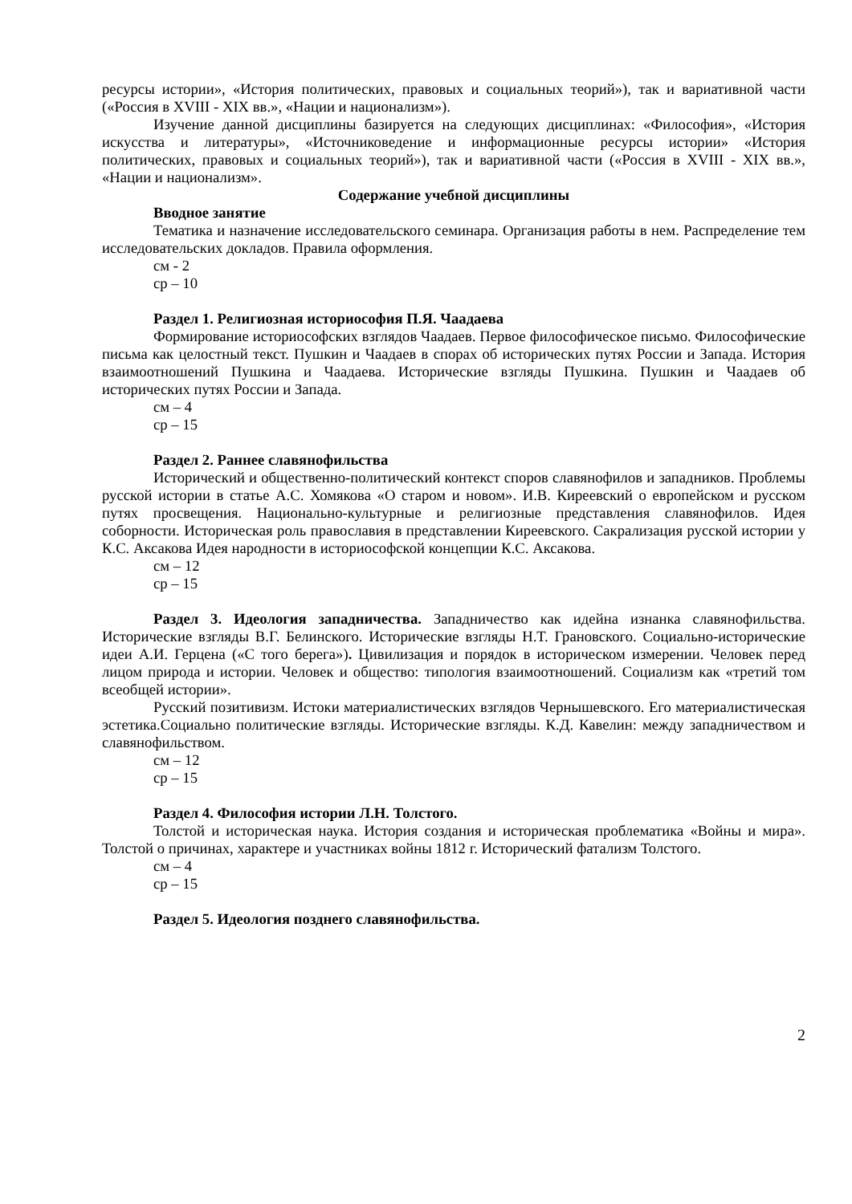ресурсы истории», «История политических, правовых и социальных теорий»), так и вариативной части («Россия в XVIII - XIX вв.», «Нации и национализм»).
Изучение данной дисциплины базируется на следующих дисциплинах: «Философия», «История искусства и литературы», «Источниковедение и информационные ресурсы истории» «История политических, правовых и социальных теорий»), так и вариативной части («Россия в XVIII - XIX вв.», «Нации и национализм».
Содержание учебной дисциплины
Вводное занятие
Тематика и назначение исследовательского семинара. Организация работы в нем. Распределение тем исследовательских докладов. Правила оформления.
см - 2
ср – 10
Раздел 1. Религиозная историософия П.Я. Чаадаева
Формирование историософских взглядов Чаадаев. Первое философическое письмо. Философические письма как целостный текст. Пушкин и Чаадаев в спорах об исторических путях России и Запада. История взаимоотношений Пушкина и Чаадаева. Исторические взгляды Пушкина. Пушкин и Чаадаев об исторических путях России и Запада.
см – 4
ср – 15
Раздел 2. Раннее славянофильства
Исторический и общественно-политический контекст споров славянофилов и западников. Проблемы русской истории в статье А.С. Хомякова «О старом и новом». И.В. Киреевский о европейском и русском путях просвещения. Национально-культурные и религиозные представления славянофилов. Идея соборности. Историческая роль православия в представлении Киреевского. Сакрализация русской истории у К.С. Аксакова Идея народности в историософской концепции К.С. Аксакова.
см – 12
ср – 15
Раздел 3. Идеология западничества. Западничество как идейна изнанка славянофильства. Исторические взгляды В.Г. Белинского. Исторические взгляды Н.Т. Грановского. Социально-исторические идеи А.И. Герцена («С того берега»). Цивилизация и порядок в историческом измерении. Человек перед лицом природа и истории. Человек и общество: типология взаимоотношений. Социализм как «третий том всеобщей истории».
Русский позитивизм. Истоки материалистических взглядов Чернышевского. Его материалистическая эстетика.Социально политические взгляды. Исторические взгляды. К.Д. Кавелин: между западничеством и славянофильством.
см – 12
ср – 15
Раздел 4. Философия истории Л.Н. Толстого.
Толстой и историческая наука. История создания и историческая проблематика «Войны и мира». Толстой о причинах, характере и участниках войны 1812 г. Исторический фатализм Толстого.
см – 4
ср – 15
Раздел 5. Идеология позднего славянофильства.
2